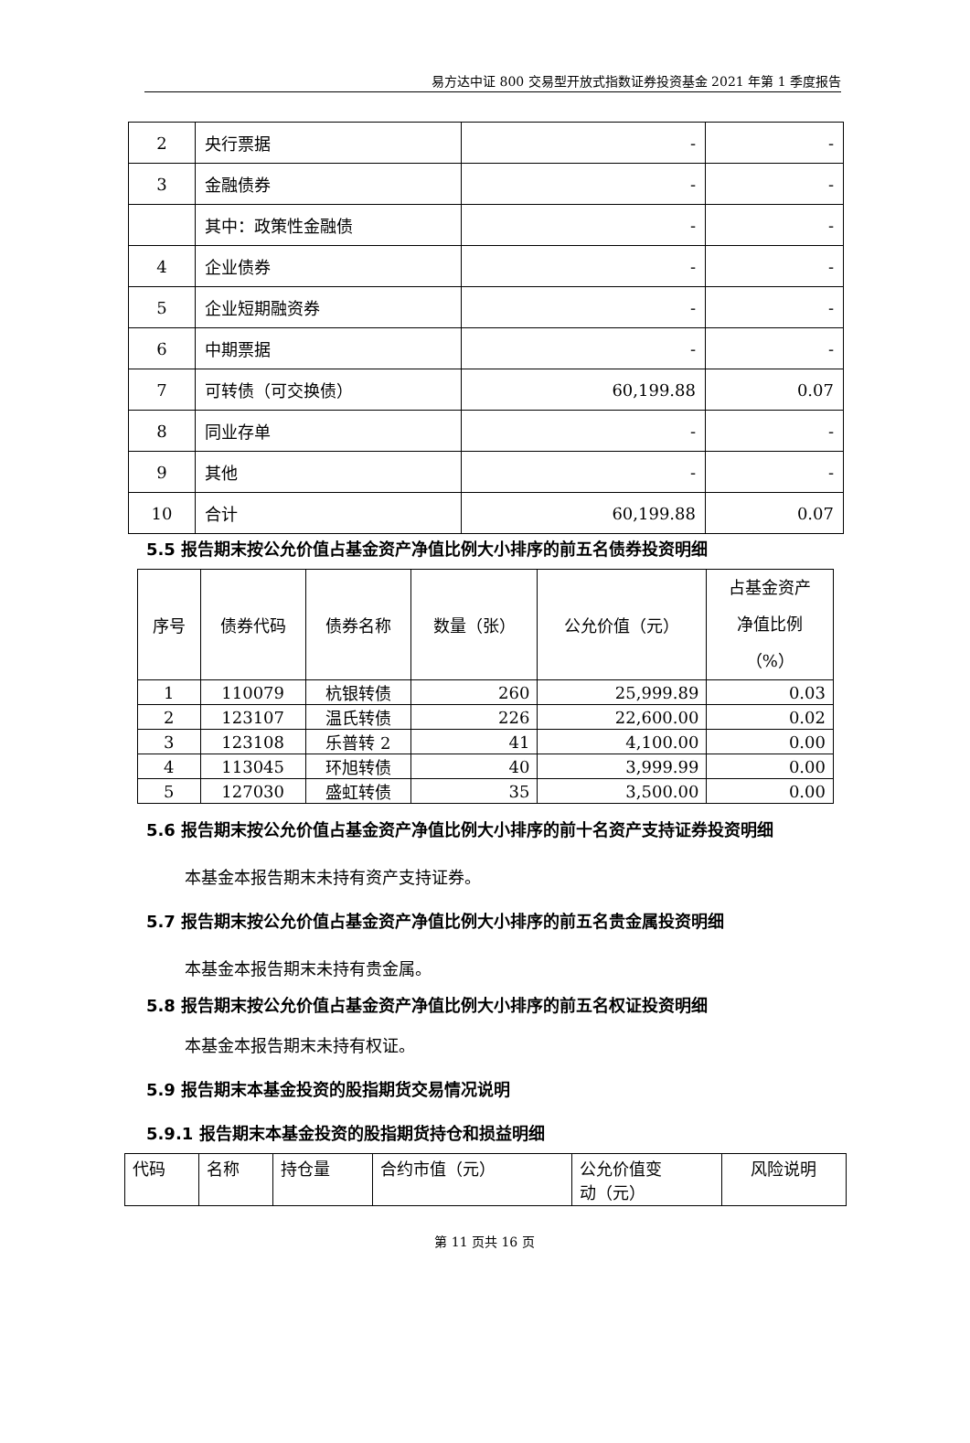易方达中证 800 交易型开放式指数证券投资基金 2021 年第 1 季度报告
| 2 | 央行票据 | - | - |
| 3 | 金融债券 | - | - |
| | 其中：政策性金融债 | - | - |
| 4 | 企业债券 | - | - |
| 5 | 企业短期融资券 | - | - |
| 6 | 中期票据 | - | - |
| 7 | 可转债（可交换债） | 60,199.88 | 0.07 |
| 8 | 同业存单 | - | - |
| 9 | 其他 | - | - |
| 10 | 合计 | 60,199.88 | 0.07 |
5.5 报告期末按公允价值占基金资产净值比例大小排序的前五名债券投资明细
| 序号 | 债券代码 | 债券名称 | 数量（张） | 公允价值（元） | 占基金资产 净值比例 （%） |
| --- | --- | --- | --- | --- | --- |
| 1 | 110079 | 杭银转债 | 260 | 25,999.89 | 0.03 |
| 2 | 123107 | 温氏转债 | 226 | 22,600.00 | 0.02 |
| 3 | 123108 | 乐普转 2 | 41 | 4,100.00 | 0.00 |
| 4 | 113045 | 环旭转债 | 40 | 3,999.99 | 0.00 |
| 5 | 127030 | 盛虹转债 | 35 | 3,500.00 | 0.00 |
5.6 报告期末按公允价值占基金资产净值比例大小排序的前十名资产支持证券投资明细
本基金本报告期末未持有资产支持证券。
5.7 报告期末按公允价值占基金资产净值比例大小排序的前五名贵金属投资明细
本基金本报告期末未持有贵金属。
5.8 报告期末按公允价值占基金资产净值比例大小排序的前五名权证投资明细
本基金本报告期末未持有权证。
5.9 报告期末本基金投资的股指期货交易情况说明
5.9.1 报告期末本基金投资的股指期货持仓和损益明细
| 代码 | 名称 | 持仓量 | 合约市值（元） | 公允价值变 动（元） | 风险说明 |
| --- | --- | --- | --- | --- | --- |
第 11 页共 16 页